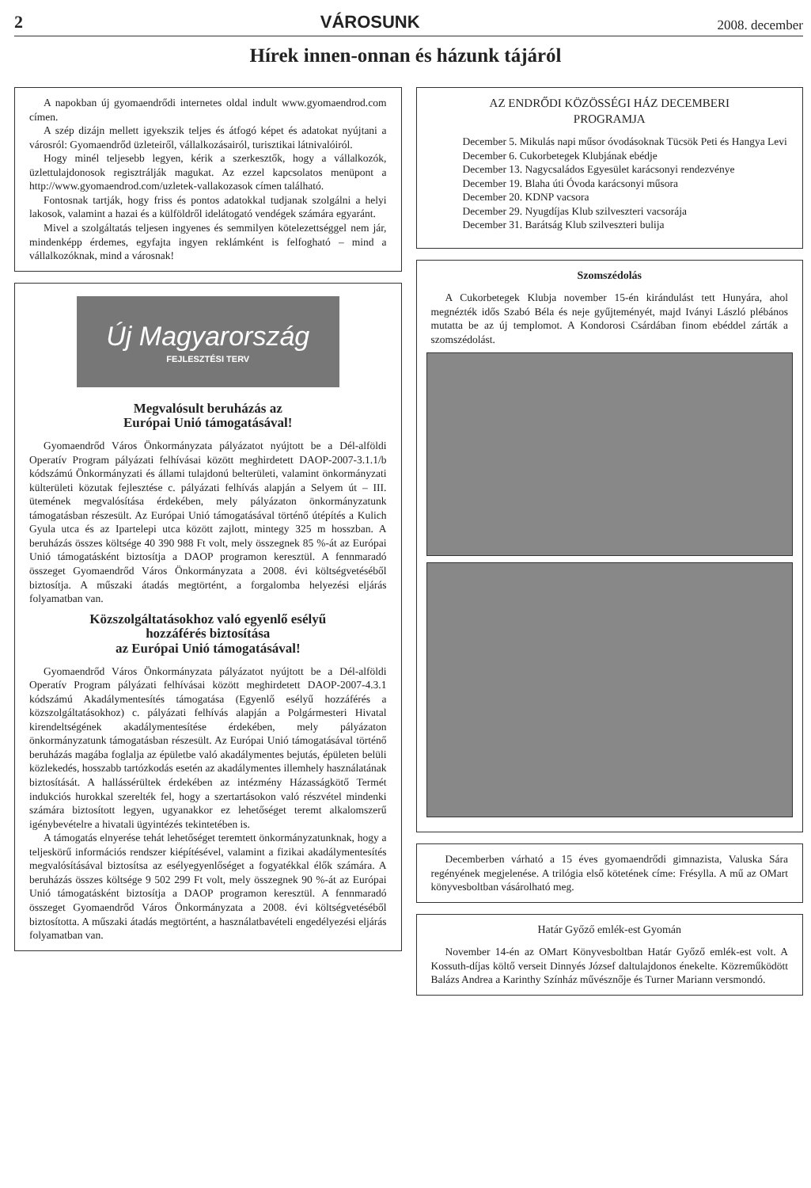2 VÁROSUNK 2008. december
Hírek innen-onnan és házunk tájáról
A napokban új gyomaendrődi internetes oldal indult www.gyomaendrod.com címen.
A szép dizájn mellett igyekszik teljes és átfogó képet és adatokat nyújtani a városról: Gyomaendrőd üzleteiről, vállalkozásairól, turisztikai látnivalóiról.
Hogy minél teljesebb legyen, kérik a szerkesztők, hogy a vállalkozók, üzlettulajdonosok regisztrálják magukat. Az ezzel kapcsolatos menüpont a http://www.gyomaendrod.com/uzletek-vallakozasok címen található.
Fontosnak tartják, hogy friss és pontos adatokkal tudjanak szolgálni a helyi lakosok, valamint a hazai és a külföldről idelátogató vendégek számára egyaránt.
Mivel a szolgáltatás teljesen ingyenes és semmilyen kötelezettséggel nem jár, mindenképp érdemes, egyfajta ingyen reklámként is felfogható – mind a vállalkozóknak, mind a városnak!
Új Magyarország
FEJLESZTÉSI TERV
Megvalósult beruházás az
Európai Unió támogatásával!
Gyomaendrőd Város Önkormányzata pályázatot nyújtott be a Dél-alföldi Operatív Program pályázati felhívásai között meghirdetett DAOP-2007-3.1.1/b kódszámú Önkormányzati és állami tulajdonú belterületi, valamint önkormányzati külterületi közutak fejlesztése c. pályázati felhívás alapján a Selyem út – III. ütemének megvalósítása érdekében, mely pályázaton önkormányzatunk támogatásban részesült. Az Európai Unió támogatásával történő útépítés a Kulich Gyula utca és az Ipartelepi utca között zajlott, mintegy 325 m hosszban. A beruházás összes költsége 40 390 988 Ft volt, mely összegnek 85 %-át az Európai Unió támogatásként biztosítja a DAOP programon keresztül. A fennmaradó összeget Gyomaendrőd Város Önkormányzata a 2008. évi költségvetéséből biztosítja. A műszaki átadás megtörtént, a forgalomba helyezési eljárás folyamatban van.
Közszolgáltatásokhoz való egyenlő esélyű
hozzáférés biztosítása
az Európai Unió támogatásával!
Gyomaendrőd Város Önkormányzata pályázatot nyújtott be a Dél-alföldi Operatív Program pályázati felhívásai között meghirdetett DAOP-2007-4.3.1 kódszámú Akadálymentesítés támogatása (Egyenlő esélyű hozzáférés a közszolgáltatásokhoz) c. pályázati felhívás alapján a Polgármesteri Hivatal kirendeltségének akadálymentesítése érdekében, mely pályázaton önkormányzatunk támogatásban részesült. Az Európai Unió támogatásával történő beruházás magába foglalja az épületbe való akadálymentes bejutás, épületen belüli közlekedés, hosszabb tartózkodás esetén az akadálymentes illemhely használatának biztosítását. A hallássérültek érdekében az intézmény Házasságkötő Termét indukciós hurokkal szerelték fel, hogy a szertartásokon való részvétel mindenki számára biztosított legyen, ugyanakkor ez lehetőséget teremt alkalomszerű igénybevételre a hivatali ügyintézés tekintetében is.
A támogatás elnyerése tehát lehetőséget teremtett önkormányzatunknak, hogy a teljeskörű információs rendszer kiépítésével, valamint a fizikai akadálymentesítés megvalósításával biztosítsa az esélyegyenlőséget a fogyatékkal élők számára. A beruházás összes költsége 9 502 299 Ft volt, mely összegnek 90 %-át az Európai Unió támogatásként biztosítja a DAOP programon keresztül. A fennmaradó összeget Gyomaendrőd Város Önkormányzata a 2008. évi költségvetéséből biztosította. A műszaki átadás megtörtént, a használatbavételi engedélyezési eljárás folyamatban van.
AZ ENDRŐDI KÖZÖSSÉGI HÁZ DECEMBERI
PROGRAMJA
December 5. Mikulás napi műsor óvodásoknak Tücsök Peti és Hangya Levi
December 6. Cukorbetegek Klubjának ebédje
December 13. Nagycsaládos Egyesület karácsonyi rendezvénye
December 19. Blaha úti Óvoda karácsonyi műsora
December 20. KDNP vacsora
December 29. Nyugdíjas Klub szilveszteri vacsorája
December 31. Barátság Klub szilveszteri bulija
Szomszédolás
A Cukorbetegek Klubja november 15-én kirándulást tett Hunyára, ahol megnézték idős Szabó Béla és neje gyűjteményét, majd Iványi László plébános mutatta be az új templomot. A Kondorosi Csárdában finom ebéddel zárták a szomszédolást.
Decemberben várható a 15 éves gyomaendrődi gimnazista, Valuska Sára regényének megjelenése. A trilógia első kötetének címe: Frésylla. A mű az OMart könyvesboltban vásárolható meg.
Határ Győző emlék-est Gyomán
November 14-én az OMart Könyvesboltban Határ Győző emlék-est volt. A Kossuth-díjas költő verseit Dinnyés József daltulajdonos énekelte. Közreműködött Balázs Andrea a Karinthy Színház művésznője és Turner Mariann versmondó.